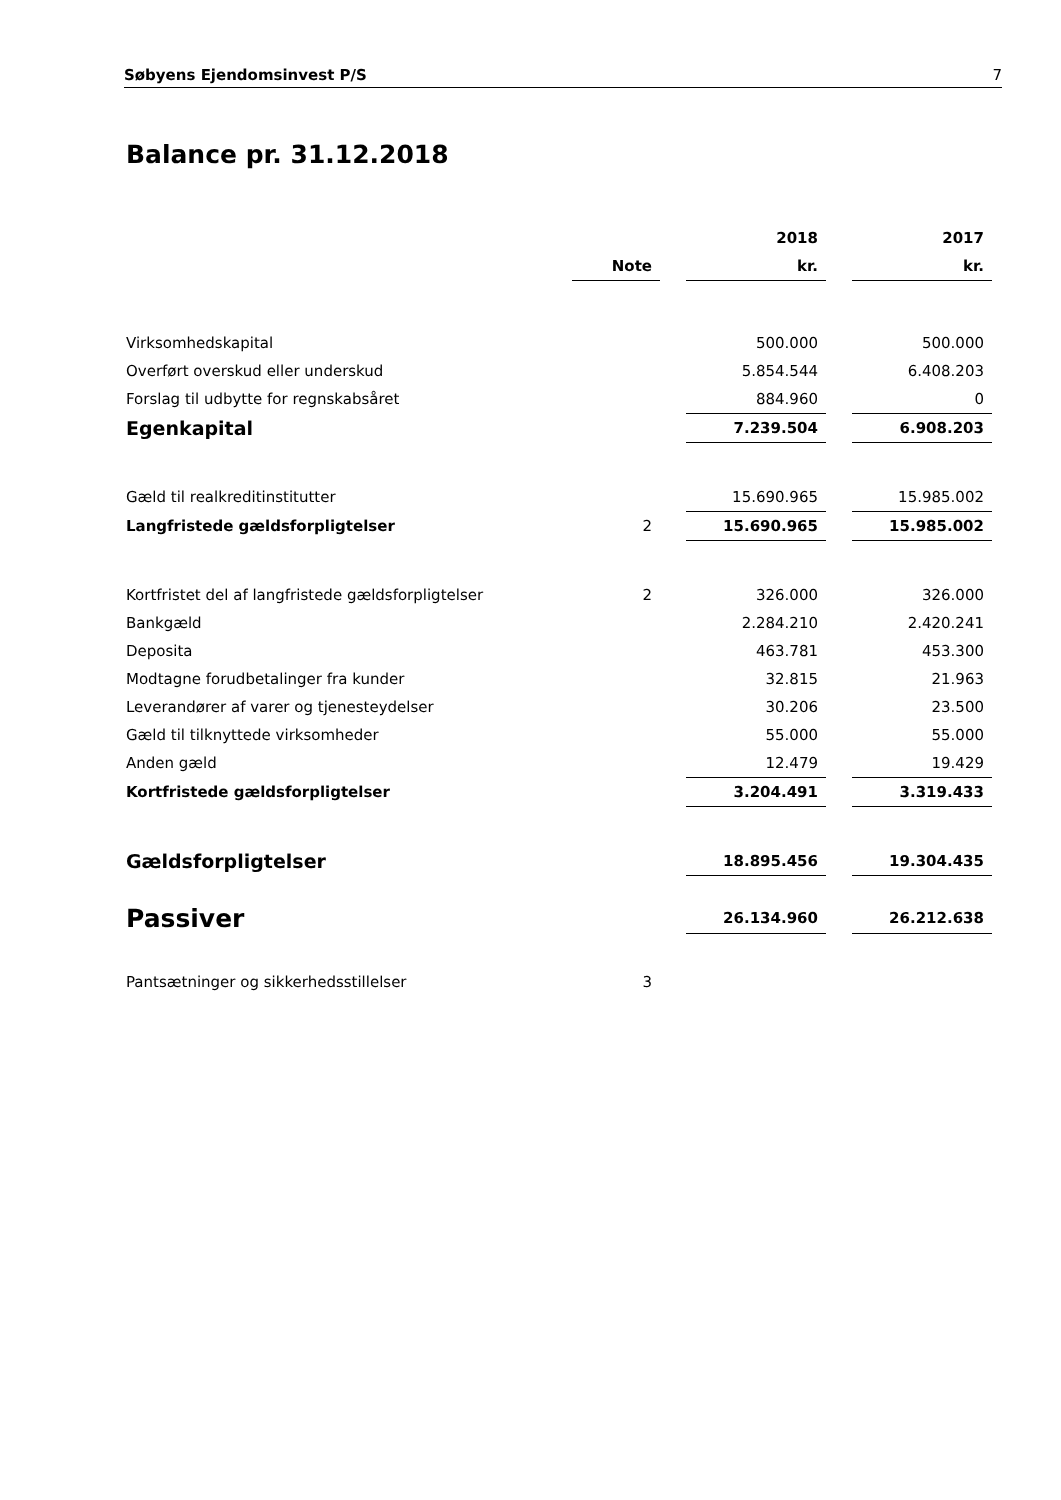Søbyens Ejendomsinvest P/S 7
Balance pr. 31.12.2018
| | | | 2018 | | 2017 |
| --- | --- | --- | --- | --- | --- |
| | Note | | kr. | | kr. |
| Virksomhedskapital | | | 500.000 | | 500.000 |
| Overført overskud eller underskud | | | 5.854.544 | | 6.408.203 |
| Forslag til udbytte for regnskabsåret | | | 884.960 | | 0 |
| Egenkapital | | | 7.239.504 | | 6.908.203 |
| Gæld til realkreditinstitutter | | | 15.690.965 | | 15.985.002 |
| Langfristede gældsforpligtelser | 2 | | 15.690.965 | | 15.985.002 |
| Kortfristet del af langfristede gældsforpligtelser | 2 | | 326.000 | | 326.000 |
| Bankgæld | | | 2.284.210 | | 2.420.241 |
| Deposita | | | 463.781 | | 453.300 |
| Modtagne forudbetalinger fra kunder | | | 32.815 | | 21.963 |
| Leverandører af varer og tjenesteydelser | | | 30.206 | | 23.500 |
| Gæld til tilknyttede virksomheder | | | 55.000 | | 55.000 |
| Anden gæld | | | 12.479 | | 19.429 |
| Kortfristede gældsforpligtelser | | | 3.204.491 | | 3.319.433 |
| Gældsforpligtelser | | | 18.895.456 | | 19.304.435 |
| Passiver | | | 26.134.960 | | 26.212.638 |
| Pantsætninger og sikkerhedsstillelser | 3 | | | | |